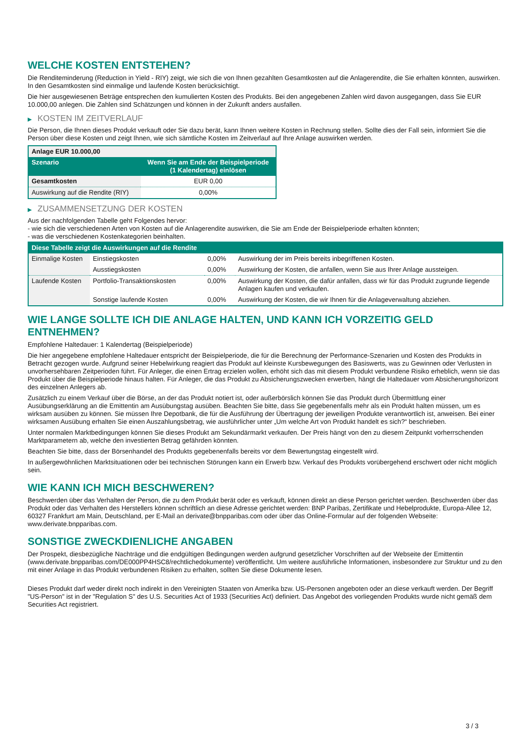WELCHE KOSTEN ENTSTEHEN?
Die Renditeminderung (Reduction in Yield - RIY) zeigt, wie sich die von Ihnen gezahlten Gesamtkosten auf die Anlagerendite, die Sie erhalten könnten, auswirken. In den Gesamtkosten sind einmalige und laufende Kosten berücksichtigt.
Die hier ausgewiesenen Beträge entsprechen den kumulierten Kosten des Produkts. Bei den angegebenen Zahlen wird davon ausgegangen, dass Sie EUR 10.000,00 anlegen. Die Zahlen sind Schätzungen und können in der Zukunft anders ausfallen.
▶ KOSTEN IM ZEITVERLAUF
Die Person, die Ihnen dieses Produkt verkauft oder Sie dazu berät, kann Ihnen weitere Kosten in Rechnung stellen. Sollte dies der Fall sein, informiert Sie die Person über diese Kosten und zeigt Ihnen, wie sich sämtliche Kosten im Zeitverlauf auf Ihre Anlage auswirken werden.
| Anlage EUR 10.000,00 | |
| --- | --- |
| Szenario | Wenn Sie am Ende der Beispielperiode (1 Kalendertag) einlösen |
| Gesamtkosten | EUR 0,00 |
| Auswirkung auf die Rendite (RIY) | 0,00% |
▶ ZUSAMMENSETZUNG DER KOSTEN
Aus der nachfolgenden Tabelle geht Folgendes hervor:
- wie sich die verschiedenen Arten von Kosten auf die Anlagerendite auswirken, die Sie am Ende der Beispielperiode erhalten könnten;
- was die verschiedenen Kostenkategorien beinhalten.
| Diese Tabelle zeigt die Auswirkungen auf die Rendite | | | |
| --- | --- | --- | --- |
| Einmalige Kosten | Einstiegskosten | 0,00% | Auswirkung der im Preis bereits inbegriffenen Kosten. |
| | Ausstiegskosten | 0,00% | Auswirkung der Kosten, die anfallen, wenn Sie aus Ihrer Anlage aussteigen. |
| Laufende Kosten | Portfolio-Transaktionskosten | 0,00% | Auswirkung der Kosten, die dafür anfallen, dass wir für das Produkt zugrunde liegende Anlagen kaufen und verkaufen. |
| | Sonstige laufende Kosten | 0,00% | Auswirkung der Kosten, die wir Ihnen für die Anlageverwaltung abziehen. |
WIE LANGE SOLLTE ICH DIE ANLAGE HALTEN, UND KANN ICH VORZEITIG GELD ENTNEHMEN?
Empfohlene Haltedauer: 1 Kalendertag (Beispielperiode)
Die hier angegebene empfohlene Haltedauer entspricht der Beispielperiode, die für die Berechnung der Performance-Szenarien und Kosten des Produkts in Betracht gezogen wurde. Aufgrund seiner Hebelwirkung reagiert das Produkt auf kleinste Kursbewegungen des Basiswerts, was zu Gewinnen oder Verlusten in unvorhersehbaren Zeitperioden führt. Für Anleger, die einen Ertrag erzielen wollen, erhöht sich das mit diesem Produkt verbundene Risiko erheblich, wenn sie das Produkt über die Beispielperiode hinaus halten. Für Anleger, die das Produkt zu Absicherungszwecken erwerben, hängt die Haltedauer vom Absicherungshorizont des einzelnen Anlegers ab.
Zusätzlich zu einem Verkauf über die Börse, an der das Produkt notiert ist, oder außerbörslich können Sie das Produkt durch Übermittlung einer Ausübungserklärung an die Emittentin am Ausübungstag ausüben. Beachten Sie bitte, dass Sie gegebenenfalls mehr als ein Produkt halten müssen, um es wirksam ausüben zu können. Sie müssen Ihre Depotbank, die für die Ausführung der Übertragung der jeweiligen Produkte verantwortlich ist, anweisen. Bei einer wirksamen Ausübung erhalten Sie einen Auszahlungsbetrag, wie ausführlicher unter „Um welche Art von Produkt handelt es sich?“ beschrieben.
Unter normalen Marktbedingungen können Sie dieses Produkt am Sekundärmarkt verkaufen. Der Preis hängt von den zu diesem Zeitpunkt vorherrschenden Marktparametern ab, welche den investierten Betrag gefährden könnten.
Beachten Sie bitte, dass der Börsenhandel des Produkts gegebenenfalls bereits vor dem Bewertungstag eingestellt wird.
In außergewöhnlichen Marktsituationen oder bei technischen Störungen kann ein Erwerb bzw. Verkauf des Produkts vorübergehend erschwert oder nicht möglich sein.
WIE KANN ICH MICH BESCHWEREN?
Beschwerden über das Verhalten der Person, die zu dem Produkt berät oder es verkauft, können direkt an diese Person gerichtet werden. Beschwerden über das Produkt oder das Verhalten des Herstellers können schriftlich an diese Adresse gerichtet werden: BNP Paribas, Zertifikate und Hebelprodukte, Europa-Allee 12, 60327 Frankfurt am Main, Deutschland, per E-Mail an derivate@bnpparibas.com oder über das Online-Formular auf der folgenden Webseite: www.derivate.bnpparibas.com.
SONSTIGE ZWECKDIENLICHE ANGABEN
Der Prospekt, diesbezügliche Nachträge und die endgültigen Bedingungen werden aufgrund gesetzlicher Vorschriften auf der Webseite der Emittentin (www.derivate.bnpparibas.com/DE000PP4HSC8/rechtlichedokumente) veröffentlicht. Um weitere ausführliche Informationen, insbesondere zur Struktur und zu den mit einer Anlage in das Produkt verbundenen Risiken zu erhalten, sollten Sie diese Dokumente lesen.
Dieses Produkt darf weder direkt noch indirekt in den Vereinigten Staaten von Amerika bzw. US-Personen angeboten oder an diese verkauft werden. Der Begriff "US-Person" ist in der "Regulation S" des U.S. Securities Act of 1933 (Securities Act) definiert. Das Angebot des vorliegenden Produkts wurde nicht gemäß dem Securities Act registriert.
3 / 3